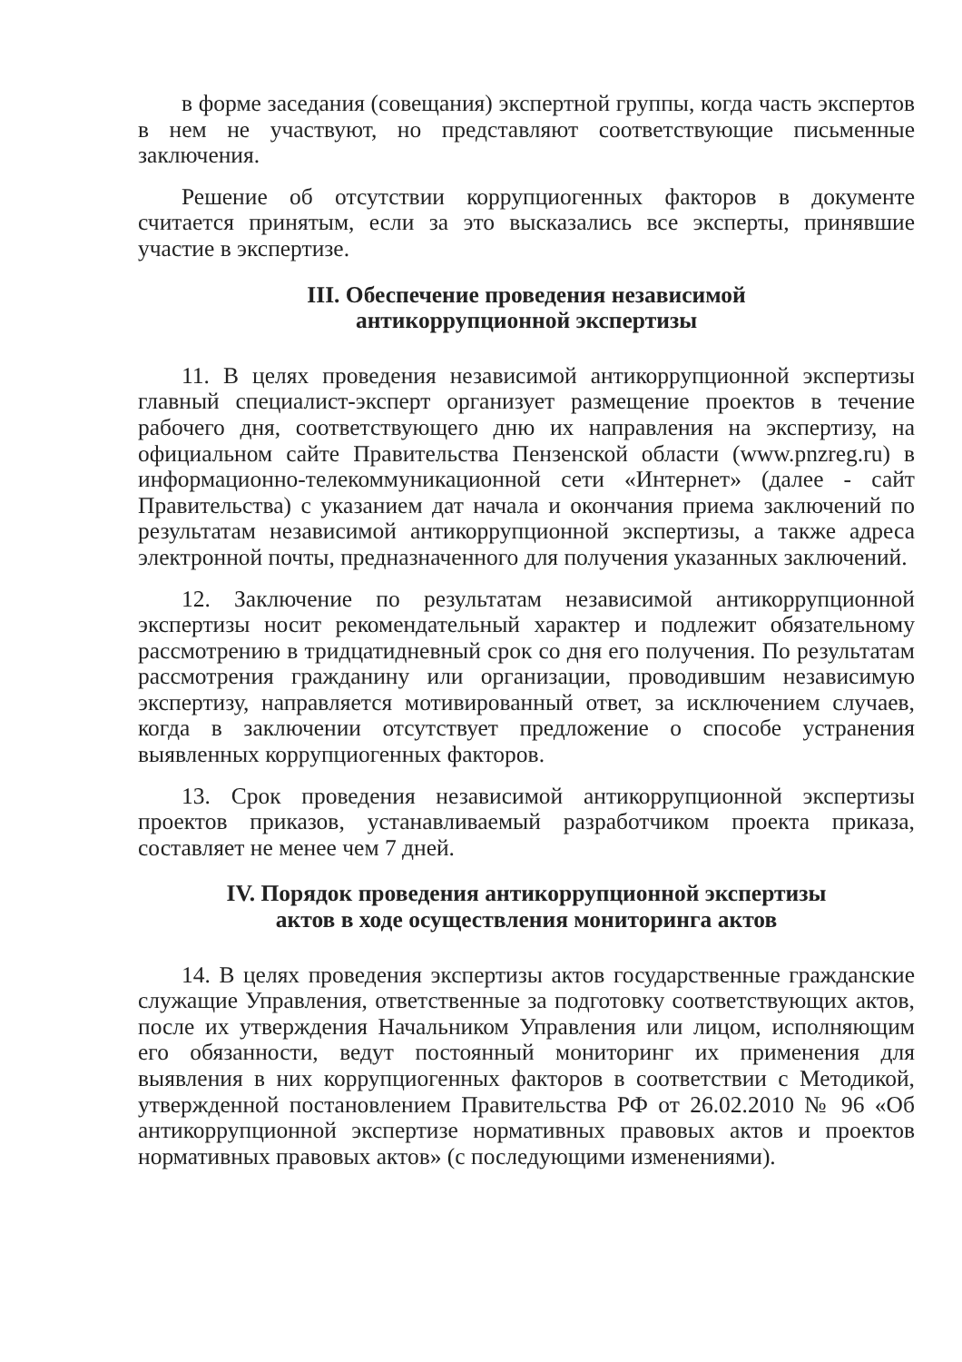в форме заседания (совещания) экспертной группы, когда часть экспертов в нем не участвуют, но представляют соответствующие письменные заключения.
Решение об отсутствии коррупциогенных факторов в документе считается принятым, если за это высказались все эксперты, принявшие участие в экспертизе.
III. Обеспечение проведения независимой
антикоррупционной экспертизы
11. В целях проведения независимой антикоррупционной экспертизы главный специалист-эксперт организует размещение проектов в течение рабочего дня, соответствующего дню их направления на экспертизу, на официальном сайте Правительства Пензенской области (www.pnzreg.ru) в информационно-телекоммуникационной сети «Интернет» (далее - сайт Правительства) с указанием дат начала и окончания приема заключений по результатам независимой антикоррупционной экспертизы, а также адреса электронной почты, предназначенного для получения указанных заключений.
12. Заключение по результатам независимой антикоррупционной экспертизы носит рекомендательный характер и подлежит обязательному рассмотрению в тридцатидневный срок со дня его получения. По результатам рассмотрения гражданину или организации, проводившим независимую экспертизу, направляется мотивированный ответ, за исключением случаев, когда в заключении отсутствует предложение о способе устранения выявленных коррупциогенных факторов.
13. Срок проведения независимой антикоррупционной экспертизы проектов приказов, устанавливаемый разработчиком проекта приказа, составляет не менее чем 7 дней.
IV. Порядок проведения антикоррупционной экспертизы
актов в ходе осуществления мониторинга актов
14. В целях проведения экспертизы актов государственные гражданские служащие Управления, ответственные за подготовку соответствующих актов, после их утверждения Начальником Управления или лицом, исполняющим его обязанности, ведут постоянный мониторинг их применения для выявления в них коррупциогенных факторов в соответствии с Методикой, утвержденной постановлением Правительства РФ от 26.02.2010 № 96 «Об антикоррупционной экспертизе нормативных правовых актов и проектов нормативных правовых актов» (с последующими изменениями).